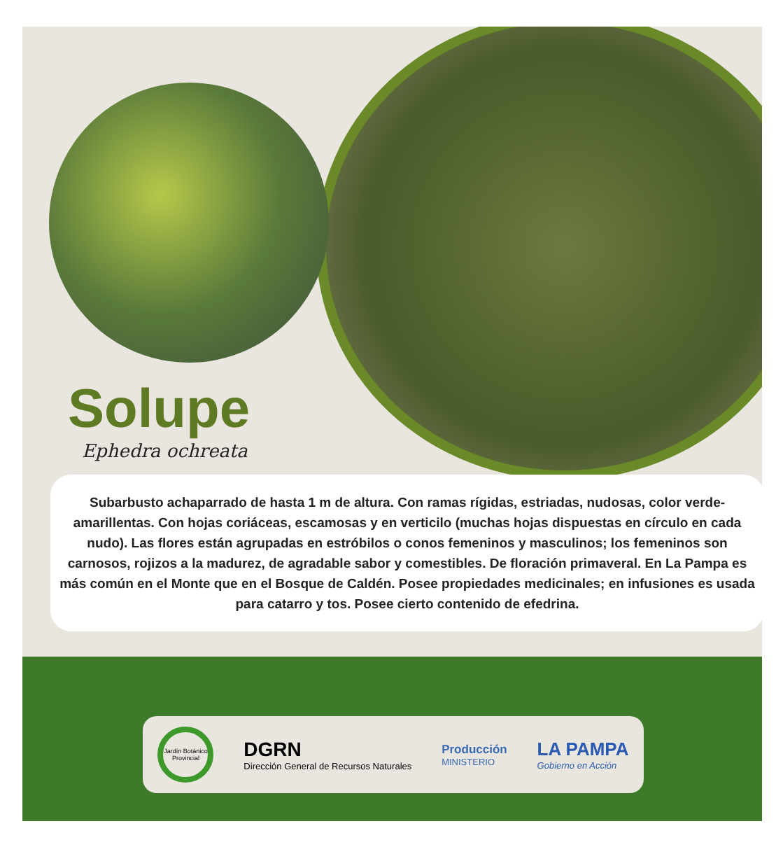Solupe
Ephedra ochreata
Subarbusto achaparrado de hasta 1 m de altura. Con ramas rígidas, estriadas, nudosas, color verde-amarillentas. Con hojas coriáceas, escamosas y en verticilo (muchas hojas dispuestas en círculo en cada nudo). Las flores están agrupadas en estróbilos o conos femeninos y masculinos; los femeninos son carnosos, rojizos a la madurez, de agradable sabor y comestibles. De floración primaveral. En La Pampa es más común en el Monte que en el Bosque de Caldén. Posee propiedades medicinales; en infusiones es usada para catarro y tos. Posee cierto contenido de efedrina.
Jardín Botánico Provincial
DGRN
Dirección General de Recursos Naturales
Producción
MINISTERIO
LA PAMPA
Gobierno en Acción